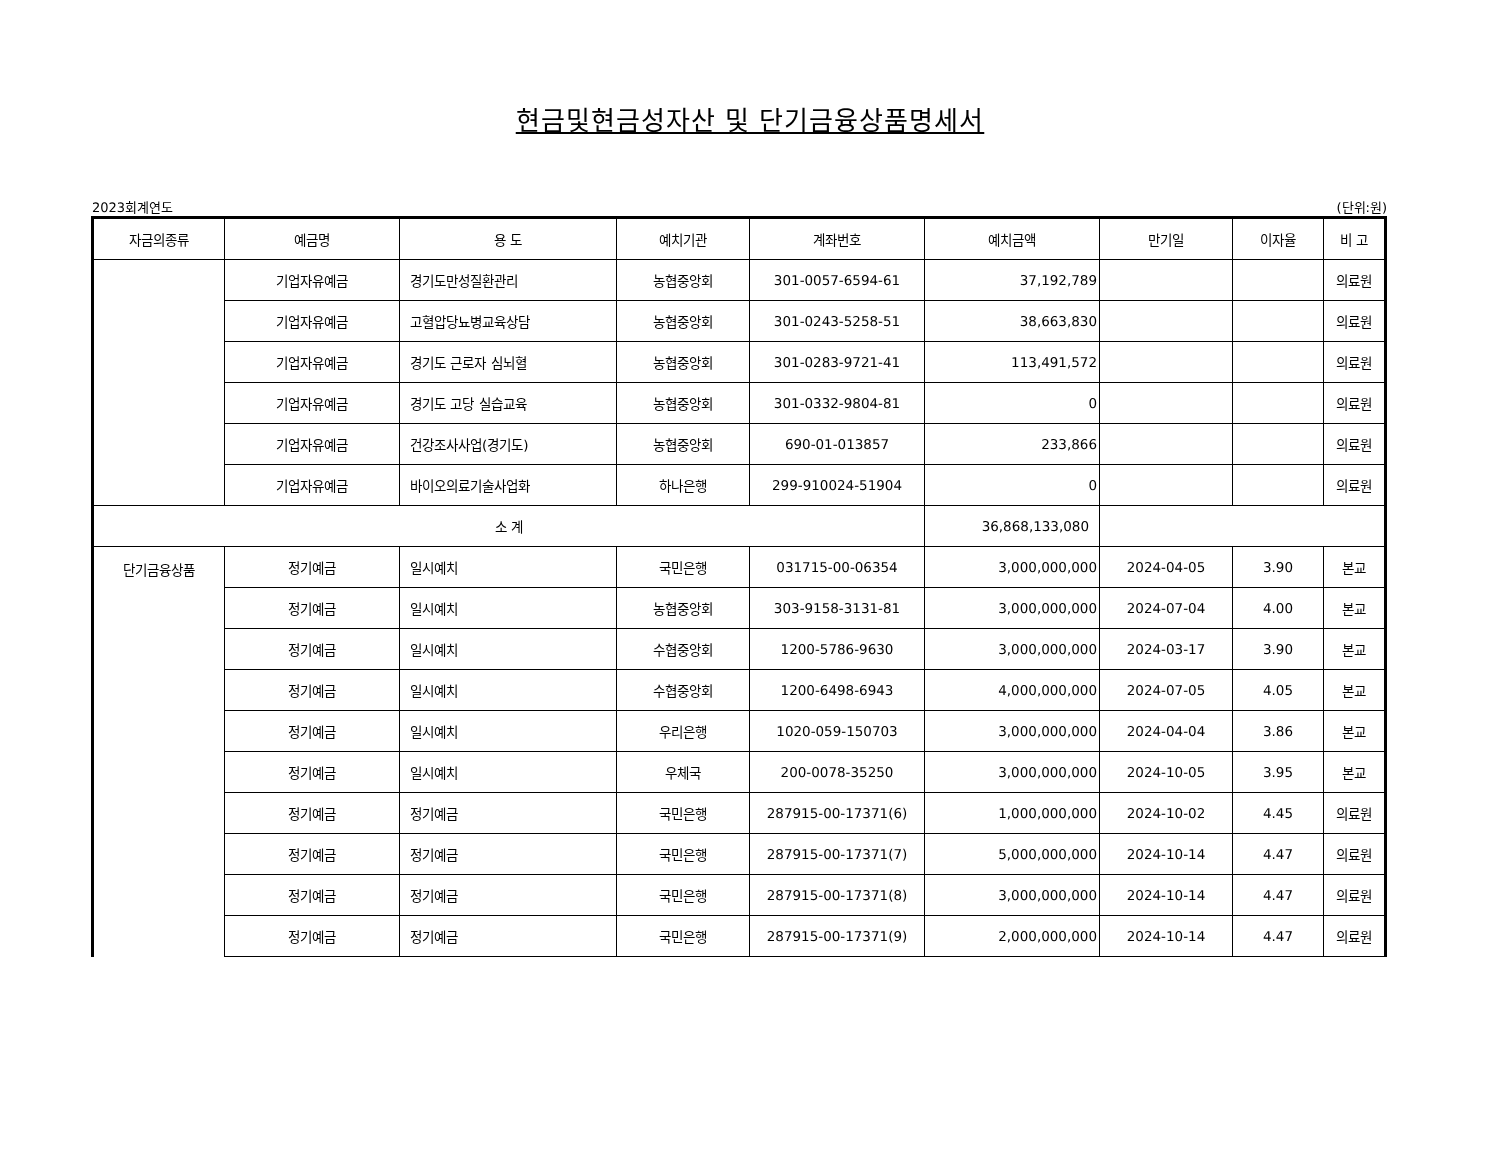현금및현금성자산 및 단기금융상품명세서
2023회계연도 (단위:원)
| 자금의종류 | 예금명 | 용 도 | 예치기관 | 계좌번호 | 예치금액 | 만기일 | 이자율 | 비 고 |
| --- | --- | --- | --- | --- | --- | --- | --- | --- |
| | 기업자유예금 | 경기도만성질환관리 | 농협중앙회 | 301-0057-6594-61 | 37,192,789 | | | 의료원 |
| | 기업자유예금 | 고혈압당뇨병교육상담 | 농협중앙회 | 301-0243-5258-51 | 38,663,830 | | | 의료원 |
| | 기업자유예금 | 경기도 근로자 심뇌혈 | 농협중앙회 | 301-0283-9721-41 | 113,491,572 | | | 의료원 |
| | 기업자유예금 | 경기도 고당 실습교육 | 농협중앙회 | 301-0332-9804-81 | 0 | | | 의료원 |
| | 기업자유예금 | 건강조사사업(경기도) | 농협중앙회 | 690-01-013857 | 233,866 | | | 의료원 |
| | 기업자유예금 | 바이오의료기술사업화 | 하나은행 | 299-910024-51904 | 0 | | | 의료원 |
| 소 계 | | | | | 36,868,133,080 | | | |
| 단기금융상품 | 정기예금 | 일시예치 | 국민은행 | 031715-00-06354 | 3,000,000,000 | 2024-04-05 | 3.90 | 본교 |
| | 정기예금 | 일시예치 | 농협중앙회 | 303-9158-3131-81 | 3,000,000,000 | 2024-07-04 | 4.00 | 본교 |
| | 정기예금 | 일시예치 | 수협중앙회 | 1200-5786-9630 | 3,000,000,000 | 2024-03-17 | 3.90 | 본교 |
| | 정기예금 | 일시예치 | 수협중앙회 | 1200-6498-6943 | 4,000,000,000 | 2024-07-05 | 4.05 | 본교 |
| | 정기예금 | 일시예치 | 우리은행 | 1020-059-150703 | 3,000,000,000 | 2024-04-04 | 3.86 | 본교 |
| | 정기예금 | 일시예치 | 우체국 | 200-0078-35250 | 3,000,000,000 | 2024-10-05 | 3.95 | 본교 |
| | 정기예금 | 정기예금 | 국민은행 | 287915-00-17371(6) | 1,000,000,000 | 2024-10-02 | 4.45 | 의료원 |
| | 정기예금 | 정기예금 | 국민은행 | 287915-00-17371(7) | 5,000,000,000 | 2024-10-14 | 4.47 | 의료원 |
| | 정기예금 | 정기예금 | 국민은행 | 287915-00-17371(8) | 3,000,000,000 | 2024-10-14 | 4.47 | 의료원 |
| | 정기예금 | 정기예금 | 국민은행 | 287915-00-17371(9) | 2,000,000,000 | 2024-10-14 | 4.47 | 의료원 |